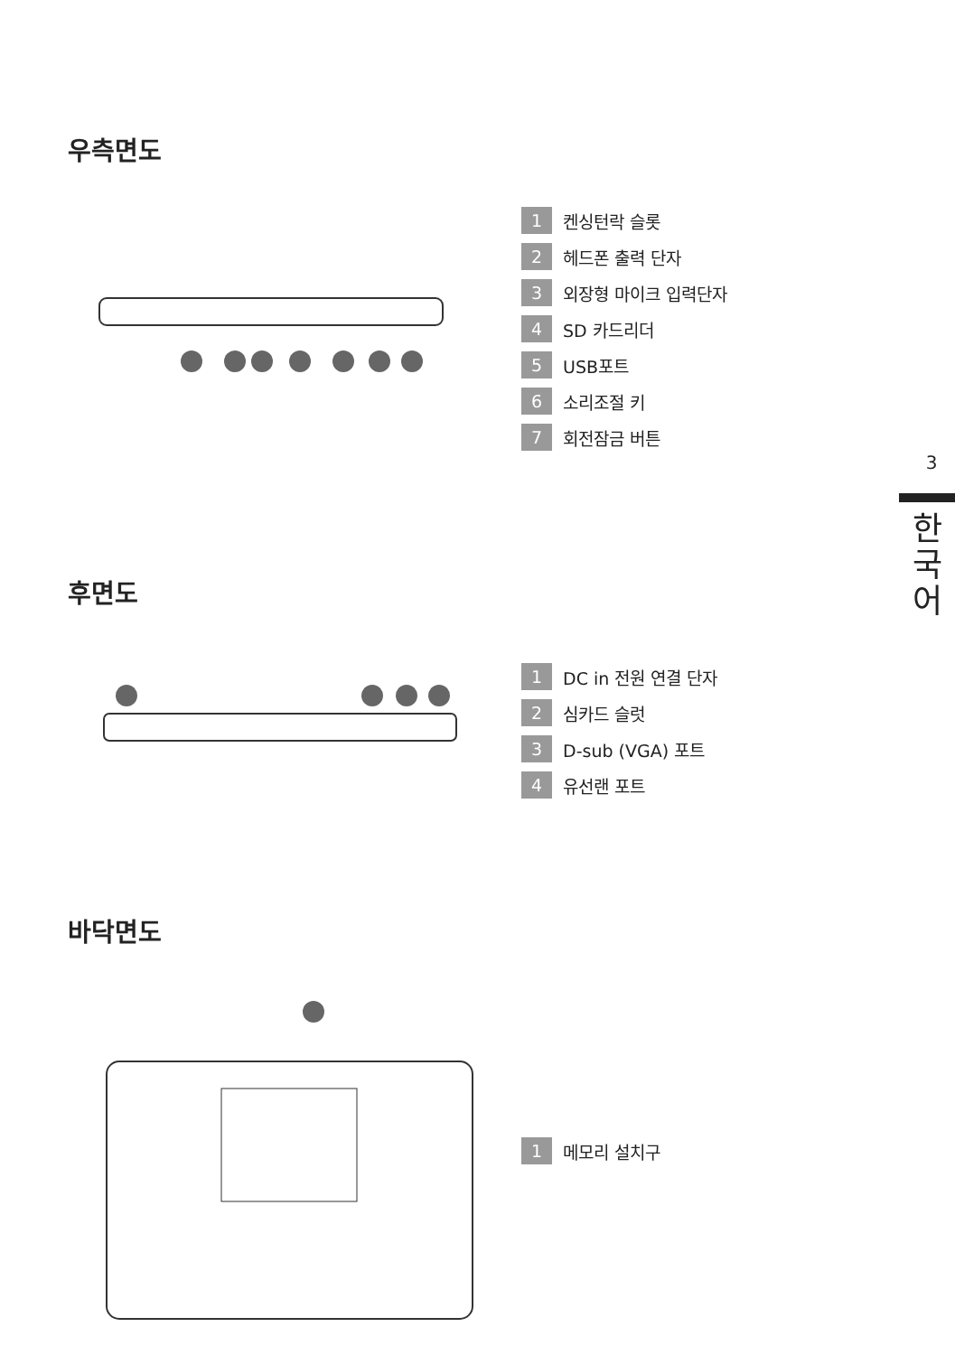우측면도
1 켄싱턴락 슬롯
2 헤드폰 출력 단자
3 외장형 마이크 입력단자
4 SD 카드리더
5 USB포트
6 소리조절 키
7 회전잠금 버튼
후면도
1 DC in 전원 연결 단자
2 심카드 슬럿
3 D-sub (VGA) 포트
4 유선랜 포트
바닥면도
1 메모리 설치구
3
한
국
어